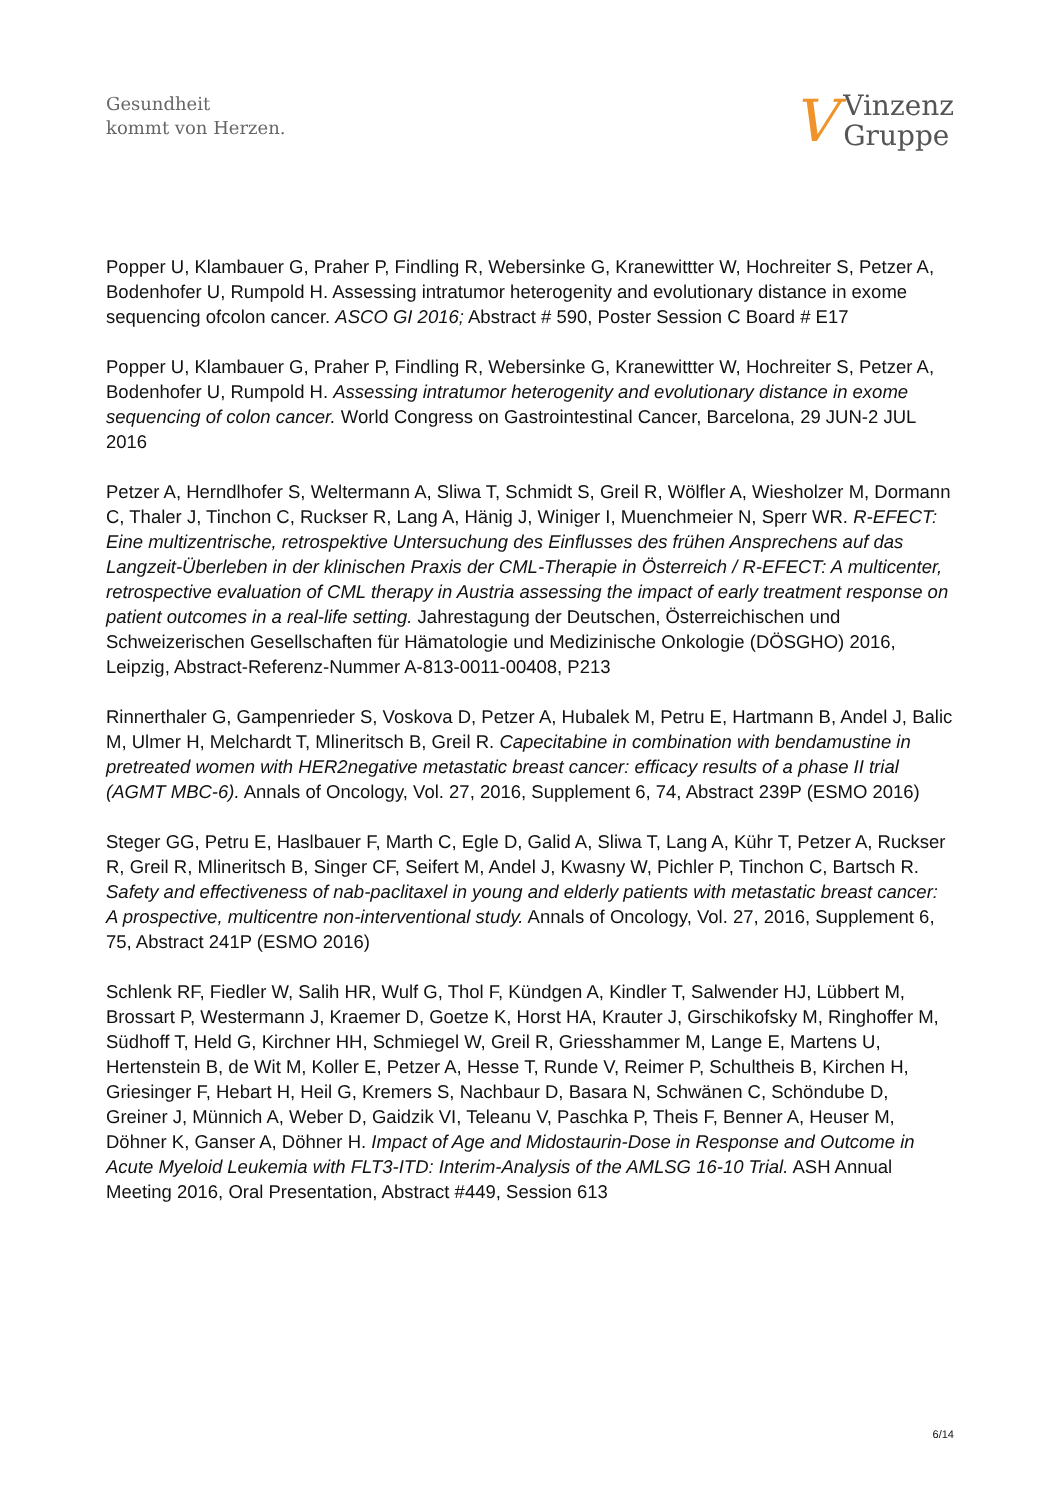Gesundheit
kommt von Herzen.
V
Vinzenz
Gruppe
Popper U, Klambauer G, Praher P, Findling R, Webersinke G, Kranewittter W, Hochreiter S, Petzer A, Bodenhofer U, Rumpold H. Assessing intratumor heterogenity and evolutionary distance in exome sequencing ofcolon cancer. ASCO GI 2016; Abstract # 590, Poster Session C Board # E17
Popper U, Klambauer G, Praher P, Findling R, Webersinke G, Kranewittter W, Hochreiter S, Petzer A, Bodenhofer U, Rumpold H. Assessing intratumor heterogenity and evolutionary distance in exome sequencing of colon cancer. World Congress on Gastrointestinal Cancer, Barcelona, 29 JUN-2 JUL 2016
Petzer A, Herndlhofer S, Weltermann A, Sliwa T, Schmidt S, Greil R, Wölfler A, Wiesholzer M, Dormann C, Thaler J, Tinchon C, Ruckser R, Lang A, Hänig J, Winiger I, Muenchmeier N, Sperr WR. R-EFECT: Eine multizentrische, retrospektive Untersuchung des Einflusses des frühen Ansprechens auf das Langzeit-Überleben in der klinischen Praxis der CML-Therapie in Österreich / R-EFECT: A multicenter, retrospective evaluation of CML therapy in Austria assessing the impact of early treatment response on patient outcomes in a real-life setting. Jahrestagung der Deutschen, Österreichischen und Schweizerischen Gesellschaften für Hämatologie und Medizinische Onkologie (DÖSGHO) 2016, Leipzig, Abstract-Referenz-Nummer A-813-0011-00408, P213
Rinnerthaler G, Gampenrieder S, Voskova D, Petzer A, Hubalek M, Petru E, Hartmann B, Andel J, Balic M, Ulmer H, Melchardt T, Mlineritsch B, Greil R. Capecitabine in combination with bendamustine in pretreated women with HER2negative metastatic breast cancer: efficacy results of a phase II trial (AGMT MBC-6). Annals of Oncology, Vol. 27, 2016, Supplement 6, 74, Abstract 239P (ESMO 2016)
Steger GG, Petru E, Haslbauer F, Marth C, Egle D, Galid A, Sliwa T, Lang A, Kühr T, Petzer A, Ruckser R, Greil R, Mlineritsch B, Singer CF, Seifert M, Andel J, Kwasny W, Pichler P, Tinchon C, Bartsch R. Safety and effectiveness of nab-paclitaxel in young and elderly patients with metastatic breast cancer: A prospective, multicentre non-interventional study. Annals of Oncology, Vol. 27, 2016, Supplement 6, 75, Abstract 241P (ESMO 2016)
Schlenk RF, Fiedler W, Salih HR, Wulf G, Thol F, Kündgen A, Kindler T, Salwender HJ, Lübbert M, Brossart P, Westermann J, Kraemer D, Goetze K, Horst HA, Krauter J, Girschikofsky M, Ringhoffer M, Südhoff T, Held G, Kirchner HH, Schmiegel W, Greil R, Griesshammer M, Lange E, Martens U, Hertenstein B, de Wit M, Koller E, Petzer A, Hesse T, Runde V, Reimer P, Schultheis B, Kirchen H, Griesinger F, Hebart H, Heil G, Kremers S, Nachbaur D, Basara N, Schwänen C, Schöndube D, Greiner J, Münnich A, Weber D, Gaidzik VI, Teleanu V, Paschka P, Theis F, Benner A, Heuser M, Döhner K, Ganser A, Döhner H. Impact of Age and Midostaurin-Dose in Response and Outcome in Acute Myeloid Leukemia with FLT3-ITD: Interim-Analysis of the AMLSG 16-10 Trial. ASH Annual Meeting 2016, Oral Presentation, Abstract #449, Session 613
6/14